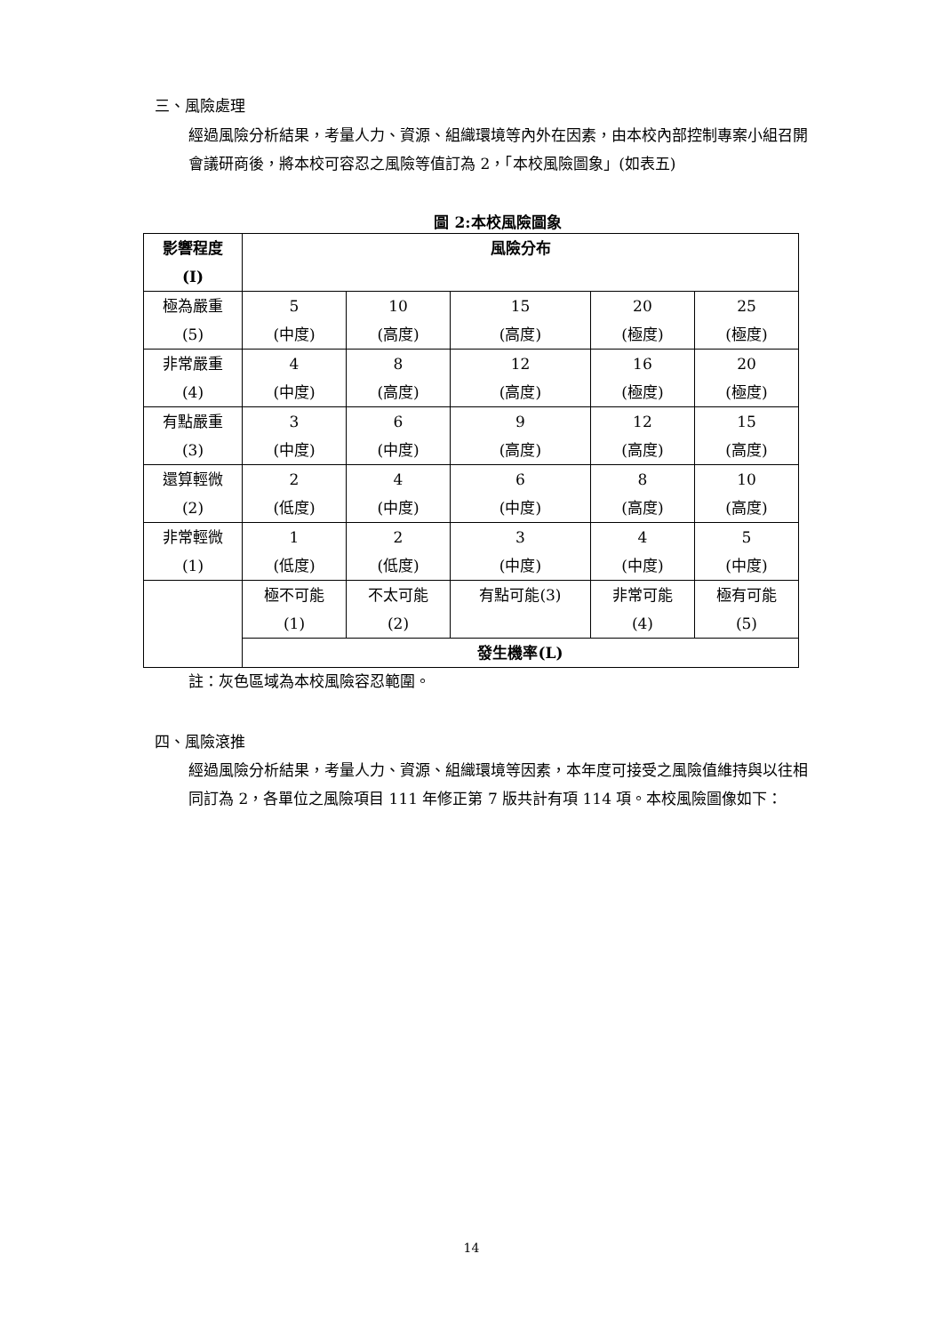三、風險處理
經過風險分析結果，考量人力、資源、組織環境等內外在因素，由本校內部控制專案小組召開會議研商後，將本校可容忍之風險等值訂為 2，「本校風險圖象」(如表五)
圖 2:本校風險圖象
| 影響程度 (I) | 風險分布 | | | | |
| 極為嚴重 (5) | 5 (中度) | 10 (高度) | 15 (高度) | 20 (極度) | 25 (極度) |
| 非常嚴重 (4) | 4 (中度) | 8 (高度) | 12 (高度) | 16 (極度) | 20 (極度) |
| 有點嚴重 (3) | 3 (中度) | 6 (中度) | 9 (高度) | 12 (高度) | 15 (高度) |
| 還算輕微 (2) | 2 (低度) | 4 (中度) | 6 (中度) | 8 (高度) | 10 (高度) |
| 非常輕微 (1) | 1 (低度) | 2 (低度) | 3 (中度) | 4 (中度) | 5 (中度) |
| | 極不可能 (1) | 不太可能 (2) | 有點可能(3) | 非常可能 (4) | 極有可能 (5) |
| | 發生機率(L) | | | | |
註：灰色區域為本校風險容忍範圍。
四、風險滾推
經過風險分析結果，考量人力、資源、組織環境等因素，本年度可接受之風險值維持與以往相同訂為 2，各單位之風險項目 111 年修正第 7 版共計有項 114 項。本校風險圖像如下：
14